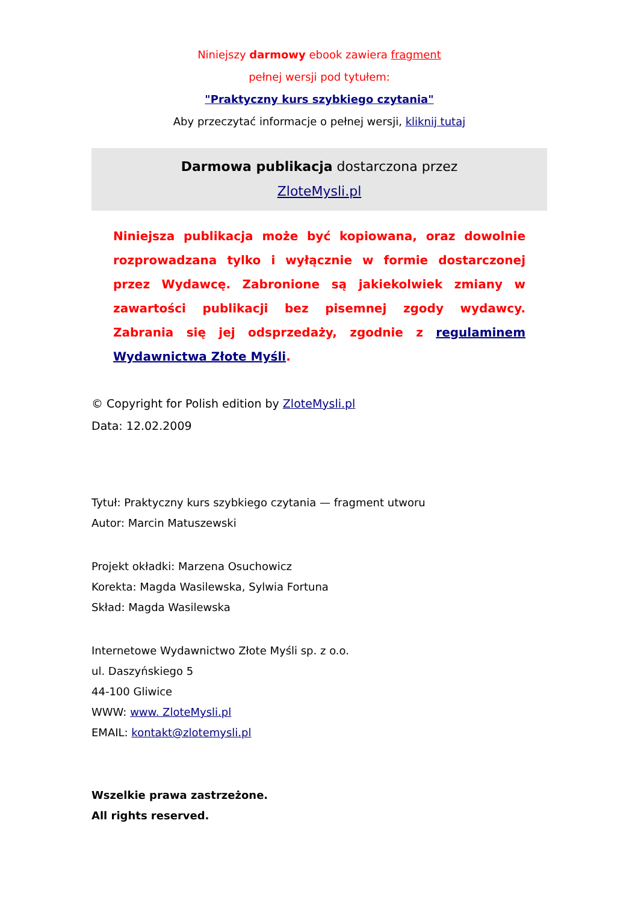Niniejszy darmowy ebook zawiera fragment
pełnej wersji pod tytułem:
"Praktyczny kurs szybkiego czytania"
Aby przeczytać informacje o pełnej wersji, kliknij tutaj
Darmowa publikacja dostarczona przez
ZloteMysli.pl
Niniejsza publikacja może być kopiowana, oraz dowolnie rozprowadzana tylko i wyłącznie w formie dostarczonej przez Wydawcę. Zabronione są jakiekolwiek zmiany w zawartości publikacji bez pisemnej zgody wydawcy. Zabrania się jej odsprzedaży, zgodnie z regulaminem Wydawnictwa Złote Myśli.
© Copyright for Polish edition by ZloteMysli.pl
Data: 12.02.2009
Tytuł: Praktyczny kurs szybkiego czytania — fragment utworu
Autor: Marcin Matuszewski
Projekt okładki: Marzena Osuchowicz
Korekta: Magda Wasilewska, Sylwia Fortuna
Skład: Magda Wasilewska
Internetowe Wydawnictwo Złote Myśli sp. z o.o.
ul. Daszyńskiego 5
44-100 Gliwice
WWW: www. ZloteMysli.pl
EMAIL: kontakt@zlotemysli.pl
Wszelkie prawa zastrzeżone.
All rights reserved.